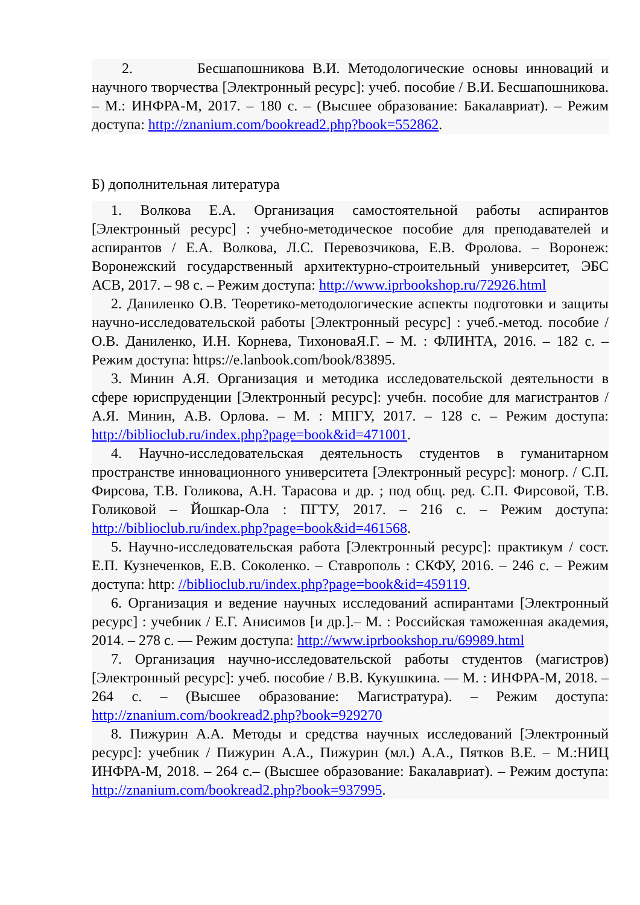2. Бесшапошникова В.И. Методологические основы инноваций и научного творчества [Электронный ресурс]: учеб. пособие / В.И. Бесшапошникова. – М.: ИНФРА-М, 2017. – 180 с. – (Высшее образование: Бакалавриат). – Режим доступа: http://znanium.com/bookread2.php?book=552862.
Б) дополнительная литература
1. Волкова Е.А. Организация самостоятельной работы аспирантов [Электронный ресурс] : учебно-методическое пособие для преподавателей и аспирантов / Е.А. Волкова, Л.С. Перевозчикова, Е.В. Фролова. – Воронеж: Воронежский государственный архитектурно-строительный университет, ЭБС АСВ, 2017. – 98 c. – Режим доступа: http://www.iprbookshop.ru/72926.html
2. Даниленко О.В. Теоретико-методологические аспекты подготовки и защиты научно-исследовательской работы [Электронный ресурс] : учеб.-метод. пособие / О.В. Даниленко, И.Н. Корнева, ТихоноваЯ.Г. – М. : ФЛИНТА, 2016. – 182 с. – Режим доступа: https://e.lanbook.com/book/83895.
3. Минин А.Я. Организация и методика исследовательской деятельности в сфере юриспруденции [Электронный ресурс]: учебн. пособие для магистрантов / А.Я. Минин, А.В. Орлова. – М. : МПГУ, 2017. – 128 с. – Режим доступа: http://biblioclub.ru/index.php?page=book&id=471001.
4. Научно-исследовательская деятельность студентов в гуманитарном пространстве инновационного университета [Электронный ресурс]: моногр. / С.П. Фирсова, Т.В. Голикова, А.Н. Тарасова и др. ; под общ. ред. С.П. Фирсовой, Т.В. Голиковой – Йошкар-Ола : ПГТУ, 2017. – 216 с. – Режим доступа: http://biblioclub.ru/index.php?page=book&id=461568.
5. Научно-исследовательская работа [Электронный ресурс]: практикум / сост. Е.П. Кузнеченков, Е.В. Соколенко. – Ставрополь : СКФУ, 2016. – 246 с. – Режим доступа: http: //biblioclub.ru/index.php?page=book&id=459119.
6. Организация и ведение научных исследований аспирантами [Электронный ресурс] : учебник / Е.Г. Анисимов [и др.].– М. : Российская таможенная академия, 2014. – 278 c. — Режим доступа: http://www.iprbookshop.ru/69989.html
7. Организация научно-исследовательской работы студентов (магистров) [Электронный ресурс]: учеб. пособие / В.В. Кукушкина. — М. : ИНФРА-М, 2018. – 264 с. – (Высшее образование: Магистратура). – Режим доступа: http://znanium.com/bookread2.php?book=929270
8. Пижурин А.А. Методы и средства научных исследований [Электронный ресурс]: учебник / Пижурин А.А., Пижурин (мл.) А.А., Пятков В.Е. – М.:НИЦ ИНФРА-М, 2018. – 264 с.– (Высшее образование: Бакалавриат). – Режим доступа: http://znanium.com/bookread2.php?book=937995.